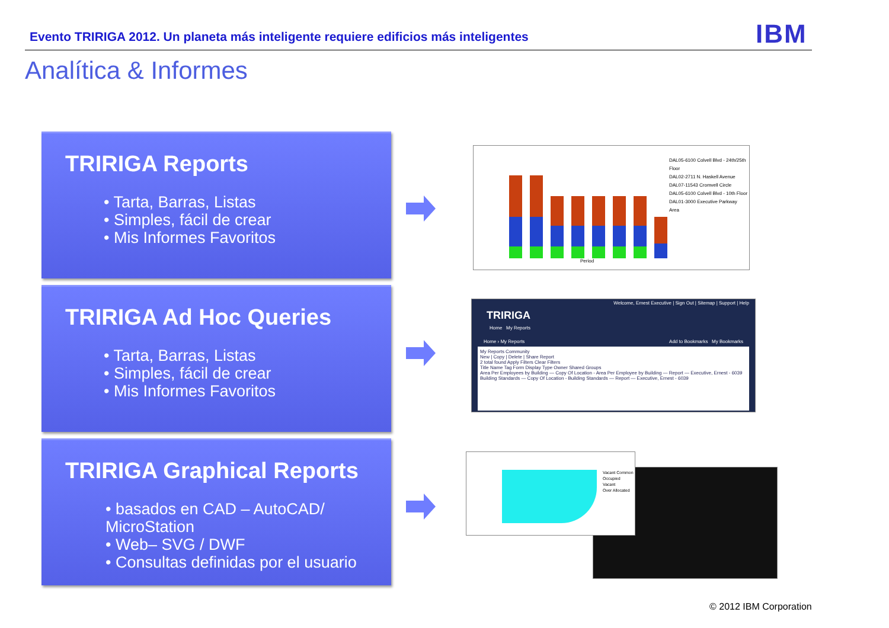Evento TRIRIGA 2012. Un planeta más inteligente requiere edificios más inteligentes
IBM
Analítica & Informes
TRIRIGA Reports
• Tarta, Barras, Listas
• Simples, fácil de crear
• Mis Informes Favoritos
TRIRIGA Ad Hoc Queries
• Tarta, Barras, Listas
• Simples, fácil de crear
• Mis Informes Favoritos
TRIRIGA Graphical Reports
• basados en CAD – AutoCAD/ MicroStation
• Web– SVG / DWF
• Consultas definidas por el usuario
DAL05-6100 Colvell Blvd - 24th/25th Floor
DAL02-2711 N. Haskell Avenue
DAL07-11543 Cromvell Circle
DAL05-6100 Colvell Blvd - 10th Floor
DAL01-3000 Executive Parkway
Area
Period
Welcome, Ernest Executive | Sign Out | Sitemap | Support | Help
TRIRIGA
Home My Reports
Home › My Reports Add to Bookmarks My Bookmarks
My Reports Community
New | Copy | Delete | Share Report
2 total found Apply Filters Clear Filters
Title Name Tag Form Display Type Owner Shared Groups
Area Per Employees by Building — Copy Of Location - Area Per Employee by Building — Report — Executive, Ernest - 6039
Building Standards — Copy Of Location - Building Standards — Report — Executive, Ernest - 6039
Vacant Common
Occupied
Vacant
Over Allocated
© 2012 IBM Corporation